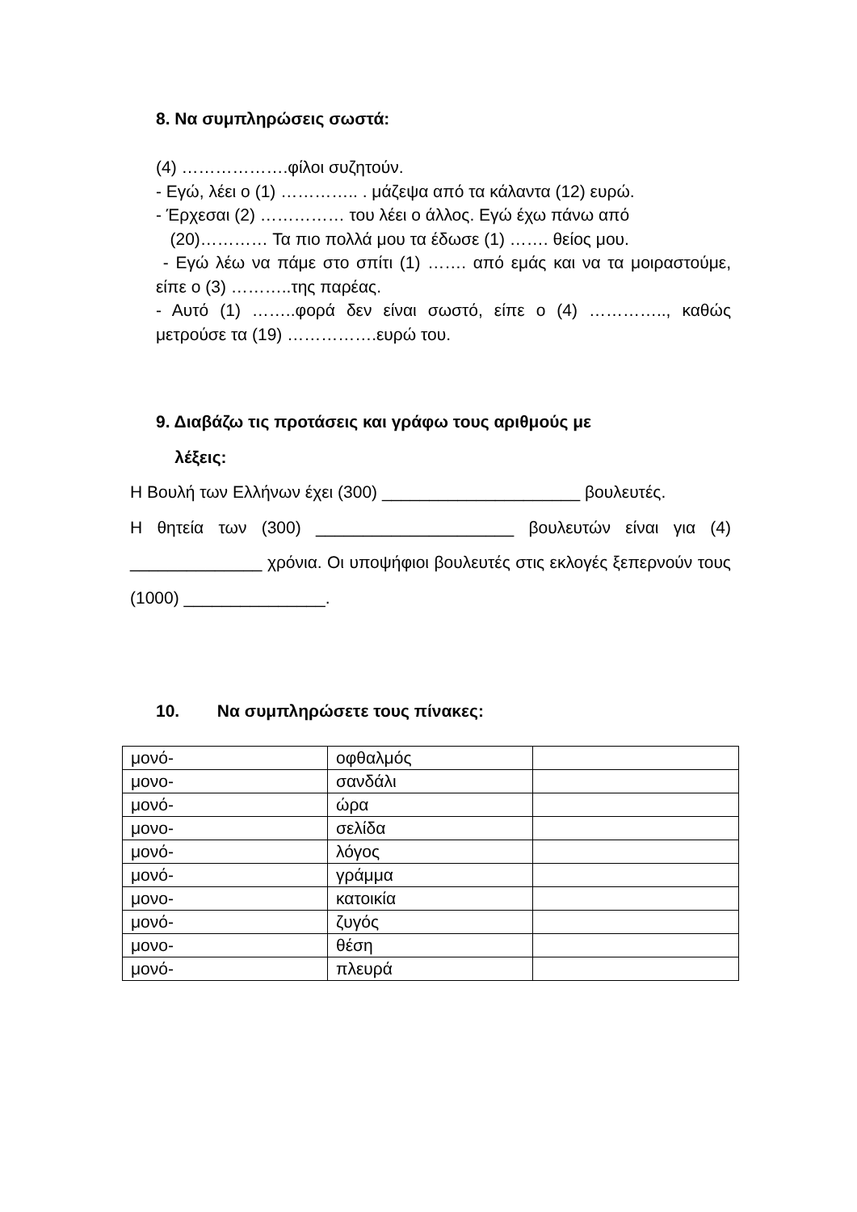8. Να συμπληρώσεις σωστά:
(4) ……………….φίλοι συζητούν.
- Εγώ, λέει ο (1) ………….. . μάζεψα από τα κάλαντα (12) ευρώ.
- Έρχεσαι (2) …………… του λέει ο άλλος. Εγώ έχω πάνω από
(20)………… Τα πιο πολλά μου τα έδωσε (1) ……. θείος μου.
- Εγώ λέω να πάμε στο σπίτι (1) ……. από εμάς και να τα μοιραστούμε, είπε ο (3) ………..της παρέας.
- Αυτό (1) ……..φορά δεν είναι σωστό, είπε ο (4) ………….., καθώς μετρούσε τα (19) …………….ευρώ του.
9. Διαβάζω τις προτάσεις και γράφω τους αριθμούς με
λέξεις:
Η Βουλή των Ελλήνων έχει (300) _____________________ βουλευτές.
Η θητεία των (300) _____________________ βουλευτών είναι για (4) ______________ χρόνια. Οι υποψήφιοι βουλευτές στις εκλογές ξεπερνούν τους (1000) _______________.
10. Να συμπληρώσετε τους πίνακες:
| μονό- | οφθαλμός | |
| μονο- | σανδάλι | |
| μονό- | ώρα | |
| μονο- | σελίδα | |
| μονό- | λόγος | |
| μονό- | γράμμα | |
| μονο- | κατοικία | |
| μονό- | ζυγός | |
| μονο- | θέση | |
| μονό- | πλευρά | |